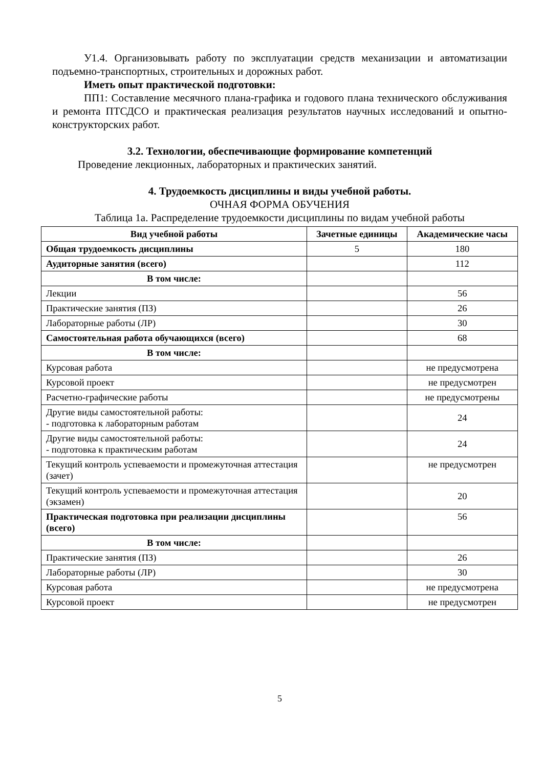У1.4. Организовывать работу по эксплуатации средств механизации и автоматизации подъемно-транспортных, строительных и дорожных работ.
Иметь опыт практической подготовки:
ПП1: Составление месячного плана-графика и годового плана технического обслуживания и ремонта ПТСДСО и практическая реализация результатов научных исследований и опытно-конструкторских работ.
3.2. Технологии, обеспечивающие формирование компетенций
Проведение лекционных, лабораторных и практических занятий.
4. Трудоемкость дисциплины и виды учебной работы.
ОЧНАЯ ФОРМА ОБУЧЕНИЯ
Таблица 1а. Распределение трудоемкости дисциплины по видам учебной работы
| Вид учебной работы | Зачетные единицы | Академические часы |
| --- | --- | --- |
| Общая трудоемкость дисциплины | 5 | 180 |
| Аудиторные занятия (всего) | | 112 |
| В том числе: | | |
| Лекции | | 56 |
| Практические занятия (ПЗ) | | 26 |
| Лабораторные работы (ЛР) | | 30 |
| Самостоятельная работа обучающихся (всего) | | 68 |
| В том числе: | | |
| Курсовая работа | | не предусмотрена |
| Курсовой проект | | не предусмотрен |
| Расчетно-графические работы | | не предусмотрены |
| Другие виды самостоятельной работы: - подготовка к лабораторным работам | | 24 |
| Другие виды самостоятельной работы: - подготовка к практическим работам | | 24 |
| Текущий контроль успеваемости и промежуточная аттестация (зачет) | | не предусмотрен |
| Текущий контроль успеваемости и промежуточная аттестация (экзамен) | | 20 |
| Практическая подготовка при реализации дисциплины (всего) | | 56 |
| В том числе: | | |
| Практические занятия (ПЗ) | | 26 |
| Лабораторные работы (ЛР) | | 30 |
| Курсовая работа | | не предусмотрена |
| Курсовой проект | | не предусмотрен |
5